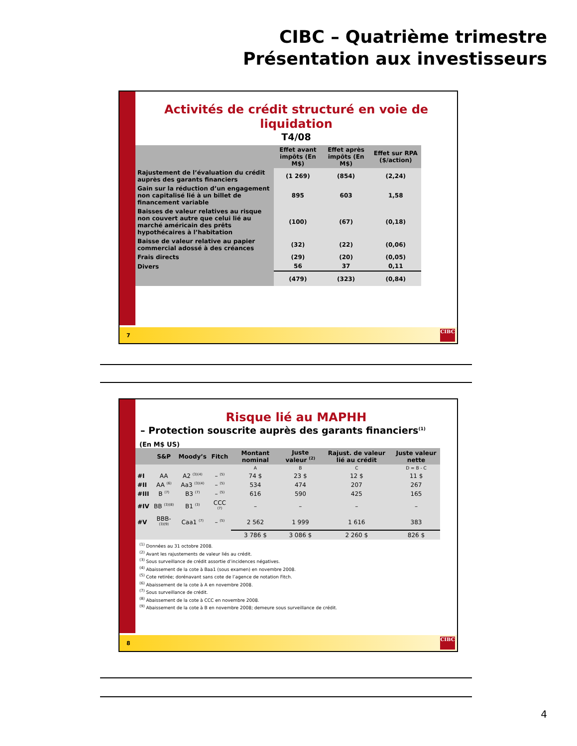CIBC – Quatrième trimestre
Présentation aux investisseurs
Activités de crédit structuré en voie de liquidation
T4/08
| | Effet avant impôts (En M$) | Effet après impôts (En M$) | Effet sur RPA ($/action) |
| --- | --- | --- | --- |
| Rajustement de l’évaluation du crédit auprès des garants financiers | (1 269) | (854) | (2,24) |
| Gain sur la réduction d’un engagement non capitalisé lié à un billet de financement variable | 895 | 603 | 1,58 |
| Baisses de valeur relatives au risque non couvert autre que celui lié au marché américain des prêts hypothécaires à l’habitation | (100) | (67) | (0,18) |
| Baisse de valeur relative au papier commercial adossé à des créances | (32) | (22) | (0,06) |
| Frais directs | (29) | (20) | (0,05) |
| Divers | 56 | 37 | 0,11 |
| | (479) | (323) | (0,84) |
7
CIBC
Risque lié au MAPHH
– Protection souscrite auprès des garants financiers<sup>(1)</sup>
(En M$ US)
| | S&P | Moody’s | Fitch | Montant nominal | Juste valeur <sup>(2)</sup> | Rajust. de valeur lié au crédit | Juste valeur nette |
| --- | --- | --- | --- | --- | --- | --- | --- |
| | | | | A | B | C | D = B - C |
| #I | AA | A2 <sup>(3)(4)</sup> | – <sup>(5)</sup> | 74 $ | 23 $ | 12 $ | 11 $ |
| #II | AA <sup>(6)</sup> | Aa3 <sup>(3)(4)</sup> | – <sup>(5)</sup> | 534 | 474 | 207 | 267 |
| #III | B <sup>(7)</sup> | B3 <sup>(7)</sup> | – <sup>(5)</sup> | 616 | 590 | 425 | 165 |
| #IV | BB <sup>(3)(8)</sup> | B1 <sup>(3)</sup> | CCC <sup>(7)</sup> | – | – | – | – |
| #V | BBB- <sup>(3)(9)</sup> | Caa1 <sup>(7)</sup> | – <sup>(5)</sup> | 2 562 | 1 999 | 1 616 | 383 |
| | | | | 3 786 $ | 3 086 $ | 2 260 $ | 826 $ |
<sup>(1)</sup> Données au 31 octobre 2008.
<sup>(2)</sup> Avant les rajustements de valeur liés au crédit.
<sup>(3)</sup> Sous surveillance de crédit assortie d’incidences négatives.
<sup>(4)</sup> Abaissement de la cote à Baa1 (sous examen) en novembre 2008.
<sup>(5)</sup> Cote retirée; dorénavant sans cote de l’agence de notation Fitch.
<sup>(6)</sup> Abaissement de la cote à A en novembre 2008.
<sup>(7)</sup> Sous surveillance de crédit.
<sup>(8)</sup> Abaissement de la cote à CCC en novembre 2008.
<sup>(9)</sup> Abaissement de la cote à B en novembre 2008; demeure sous surveillance de crédit.
8
CIBC
4